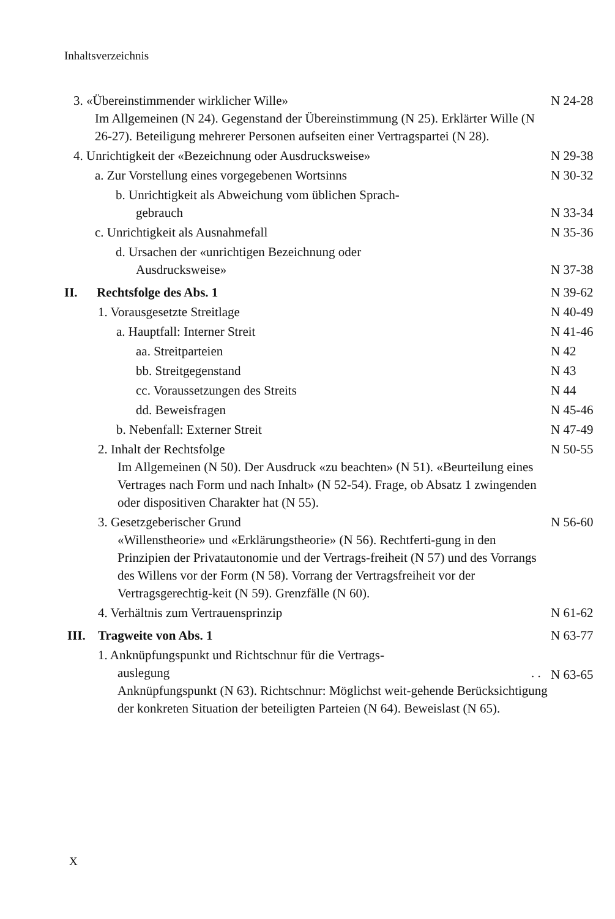Inhaltsverzeichnis
3. «Übereinstimmender wirklicher Wille»
Im Allgemeinen (N 24). Gegenstand der Übereinstimmung (N 25). Erklärter Wille (N 26-27). Beteiligung mehrerer Personen aufseiten einer Vertragspartei (N 28).
N 24-28
4. Unrichtigkeit der «Bezeichnung oder Ausdrucksweise»
N 29-38
a. Zur Vorstellung eines vorgegebenen Wortsinns
N 30-32
b. Unrichtigkeit als Abweichung vom üblichen Sprach-
gebrauch
N 33-34
c. Unrichtigkeit als Ausnahmefall
N 35-36
d. Ursachen der «unrichtigen Bezeichnung oder
Ausdrucksweise»
N 37-38
II. Rechtsfolge des Abs. 1 N 39-62
1. Vorausgesetzte Streitlage N 40-49
a. Hauptfall: Interner Streit N 41-46
aa. Streitparteien N 42
bb. Streitgegenstand N 43
cc. Voraussetzungen des Streits
N 44
dd. Beweisfragen N 45-46
b. Nebenfall: Externer Streit N 47-49
2. Inhalt der Rechtsfolge
Im Allgemeinen (N 50). Der Ausdruck «zu beachten» (N 51). «Beurteilung eines Vertrages nach Form und nach Inhalt» (N 52-54). Frage, ob Absatz 1 zwingenden oder dispositiven Charakter hat (N 55).
N 50-55
3. Gesetzgeberischer Grund
«Willenstheorie» und «Erklärungstheorie» (N 56). Rechtferti-gung in den Prinzipien der Privatautonomie und der Vertrags-freiheit (N 57) und des Vorrangs des Willens vor der Form (N 58). Vorrang der Vertragsfreiheit vor der Vertragsgerechtig-keit (N 59). Grenzfälle (N 60).
N 56-60
4. Verhältnis zum Vertrauensprinzip
N 61-62
III. Tragweite von Abs. 1 N 63-77
1. Anknüpfungspunkt und Richtschnur für die Vertrags-
auslegung . .
Anknüpfungspunkt (N 63). Richtschnur: Möglichst weit-gehende Berücksichtigung der konkreten Situation der beteiligten Parteien (N 64). Beweislast (N 65).
N 63-65
X